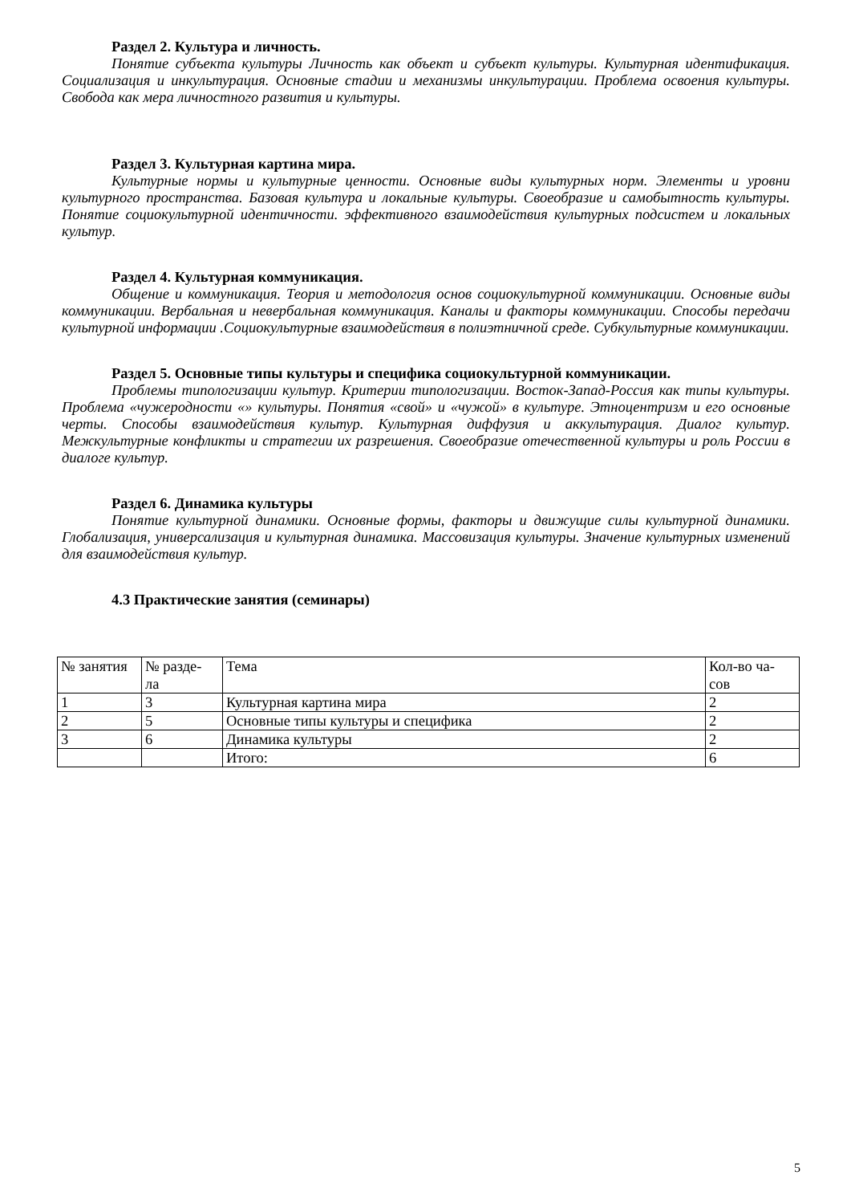Раздел 2. Культура и личность.
Понятие субъекта культуры Личность как объект и субъект культуры. Культурная идентификация. Социализация и инкультурация. Основные стадии и механизмы инкультурации. Проблема освоения культуры. Свобода как мера личностного развития и культуры.
Раздел 3. Культурная картина мира.
Культурные нормы и культурные ценности. Основные виды культурных норм. Элементы и уровни культурного пространства. Базовая культура и локальные культуры. Своеобразие и самобытность культуры. Понятие социокультурной идентичности. эффективного взаимодействия культурных подсистем и локальных культур.
Раздел 4. Культурная коммуникация.
Общение и коммуникация. Теория и методология основ социокультурной коммуникации. Основные виды коммуникации. Вербальная и невербальная коммуникация. Каналы и факторы коммуникации. Способы передачи культурной информации .Социокультурные взаимодействия в полиэтничной среде. Субкультурные коммуникации.
Раздел 5. Основные типы культуры и специфика социокультурной коммуникации.
Проблемы типологизации культур. Критерии типологизации. Восток-Запад-Россия как типы культуры. Проблема «чужеродности «» культуры. Понятия «свой» и «чужой» в культуре. Этноцентризм и его основные черты. Способы взаимодействия культур. Культурная диффузия и аккультурация. Диалог культур. Межкультурные конфликты и стратегии их разрешения. Своеобразие отечественной культуры и роль России в диалоге культур.
Раздел 6. Динамика культуры
Понятие культурной динамики. Основные формы, факторы и движущие силы культурной динамики. Глобализация, универсализация и культурная динамика. Массовизация культуры. Значение культурных изменений для взаимодействия культур.
4.3 Практические занятия (семинары)
| № занятия | № разде- ла | Тема | Кол-во ча- сов |
| 1 | 3 | Культурная картина мира | 2 |
| 2 | 5 | Основные типы культуры и специфика | 2 |
| 3 | 6 | Динамика культуры | 2 |
| | | Итого: | 6 |
5